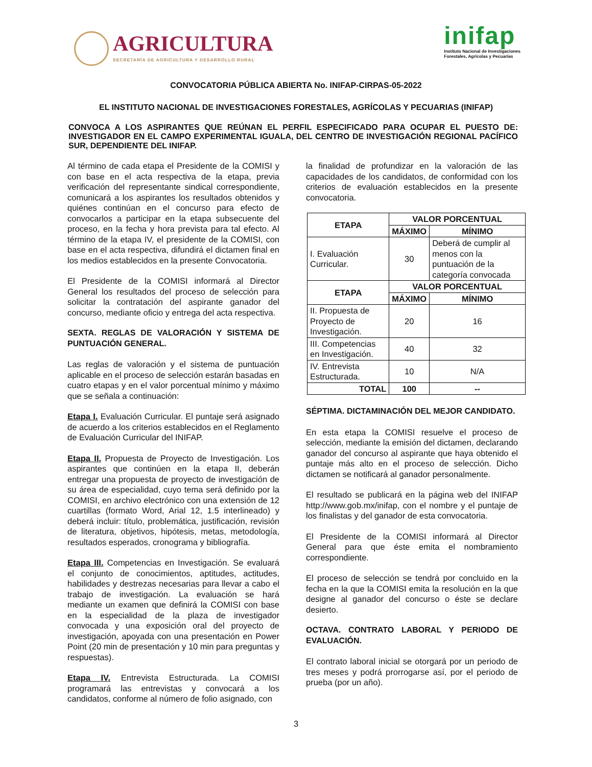AGRICULTURA
SECRETARÍA DE AGRICULTURA Y DESARROLLO RURAL
inifap
Instituto Nacional de Investigaciones
Forestales, Agrícolas y Pecuarias
CONVOCATORIA PÚBLICA ABIERTA No. INIFAP-CIRPAS-05-2022
EL INSTITUTO NACIONAL DE INVESTIGACIONES FORESTALES, AGRÍCOLAS Y PECUARIAS (INIFAP)
CONVOCA A LOS ASPIRANTES QUE REÚNAN EL PERFIL ESPECIFICADO PARA OCUPAR EL PUESTO DE: INVESTIGADOR EN EL CAMPO EXPERIMENTAL IGUALA, DEL CENTRO DE INVESTIGACIÓN REGIONAL PACÍFICO SUR, DEPENDIENTE DEL INIFAP.
Al término de cada etapa el Presidente de la COMISI y con base en el acta respectiva de la etapa, previa verificación del representante sindical correspondiente, comunicará a los aspirantes los resultados obtenidos y quiénes continúan en el concurso para efecto de convocarlos a participar en la etapa subsecuente del proceso, en la fecha y hora prevista para tal efecto. Al término de la etapa IV, el presidente de la COMISI, con base en el acta respectiva, difundirá el dictamen final en los medios establecidos en la presente Convocatoria.
El Presidente de la COMISI informará al Director General los resultados del proceso de selección para solicitar la contratación del aspirante ganador del concurso, mediante oficio y entrega del acta respectiva.
SEXTA. REGLAS DE VALORACIÓN Y SISTEMA DE PUNTUACIÓN GENERAL.
Las reglas de valoración y el sistema de puntuación aplicable en el proceso de selección estarán basadas en cuatro etapas y en el valor porcentual mínimo y máximo que se señala a continuación:
Etapa I. Evaluación Curricular. El puntaje será asignado de acuerdo a los criterios establecidos en el Reglamento de Evaluación Curricular del INIFAP.
Etapa II. Propuesta de Proyecto de Investigación. Los aspirantes que continúen en la etapa II, deberán entregar una propuesta de proyecto de investigación de su área de especialidad, cuyo tema será definido por la COMISI, en archivo electrónico con una extensión de 12 cuartillas (formato Word, Arial 12, 1.5 interlineado) y deberá incluir: título, problemática, justificación, revisión de literatura, objetivos, hipótesis, metas, metodología, resultados esperados, cronograma y bibliografía.
Etapa III. Competencias en Investigación. Se evaluará el conjunto de conocimientos, aptitudes, actitudes, habilidades y destrezas necesarias para llevar a cabo el trabajo de investigación. La evaluación se hará mediante un examen que definirá la COMISI con base en la especialidad de la plaza de investigador convocada y una exposición oral del proyecto de investigación, apoyada con una presentación en Power Point (20 min de presentación y 10 min para preguntas y respuestas).
Etapa IV. Entrevista Estructurada. La COMISI programará las entrevistas y convocará a los candidatos, conforme al número de folio asignado, con
la finalidad de profundizar en la valoración de las capacidades de los candidatos, de conformidad con los criterios de evaluación establecidos en la presente convocatoria.
| ETAPA | VALOR PORCENTUAL | |
| --- | --- | --- |
| | MÁXIMO | MÍNIMO |
| I. Evaluación Curricular. | 30 | Deberá de cumplir al menos con la puntuación de la categoría convocada |
| ETAPA | VALOR PORCENTUAL | |
| | MÁXIMO | MÍNIMO |
| II. Propuesta de Proyecto de Investigación. | 20 | 16 |
| III. Competencias en Investigación. | 40 | 32 |
| IV. Entrevista Estructurada. | 10 | N/A |
| TOTAL | 100 | -- |
SÉPTIMA. DICTAMINACIÓN DEL MEJOR CANDIDATO.
En esta etapa la COMISI resuelve el proceso de selección, mediante la emisión del dictamen, declarando ganador del concurso al aspirante que haya obtenido el puntaje más alto en el proceso de selección. Dicho dictamen se notificará al ganador personalmente.
El resultado se publicará en la página web del INIFAP http://www.gob.mx/inifap, con el nombre y el puntaje de los finalistas y del ganador de esta convocatoria.
El Presidente de la COMISI informará al Director General para que éste emita el nombramiento correspondiente.
El proceso de selección se tendrá por concluido en la fecha en la que la COMISI emita la resolución en la que designe al ganador del concurso o éste se declare desierto.
OCTAVA. CONTRATO LABORAL Y PERIODO DE EVALUACIÓN.
El contrato laboral inicial se otorgará por un periodo de tres meses y podrá prorrogarse así, por el periodo de prueba (por un año).
3